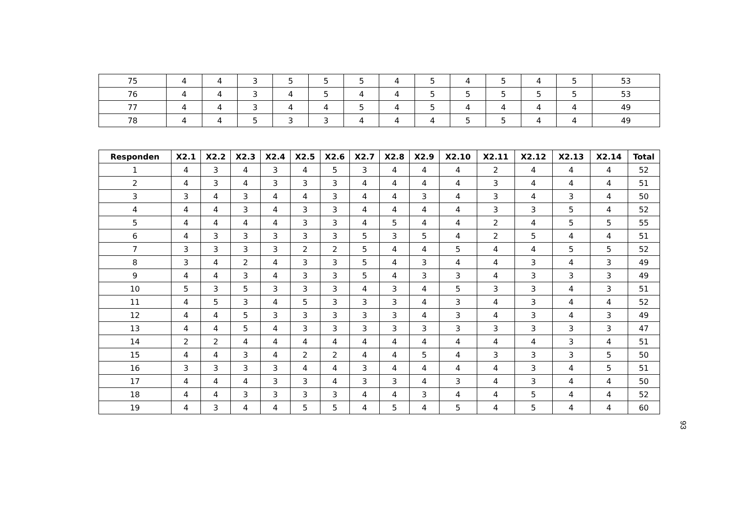| 75 | 4 | 4 | 3 | 5 | 5 | 5 | 4 | 5 | 4 | 5 | 4 | 5 | 53 |
| 76 | 4 | 4 | 3 | 4 | 5 | 4 | 4 | 5 | 5 | 5 | 5 | 5 | 53 |
| 77 | 4 | 4 | 3 | 4 | 4 | 5 | 4 | 5 | 4 | 4 | 4 | 4 | 49 |
| 78 | 4 | 4 | 5 | 3 | 3 | 4 | 4 | 4 | 5 | 5 | 4 | 4 | 49 |
| Responden | X2.1 | X2.2 | X2.3 | X2.4 | X2.5 | X2.6 | X2.7 | X2.8 | X2.9 | X2.10 | X2.11 | X2.12 | X2.13 | X2.14 | Total |
| --- | --- | --- | --- | --- | --- | --- | --- | --- | --- | --- | --- | --- | --- | --- | --- |
| 1 | 4 | 3 | 4 | 3 | 4 | 5 | 3 | 4 | 4 | 4 | 2 | 4 | 4 | 4 | 52 |
| 2 | 4 | 3 | 4 | 3 | 3 | 3 | 4 | 4 | 4 | 4 | 3 | 4 | 4 | 4 | 51 |
| 3 | 3 | 4 | 3 | 4 | 4 | 3 | 4 | 4 | 3 | 4 | 3 | 4 | 3 | 4 | 50 |
| 4 | 4 | 4 | 3 | 4 | 3 | 3 | 4 | 4 | 4 | 4 | 3 | 3 | 5 | 4 | 52 |
| 5 | 4 | 4 | 4 | 4 | 3 | 3 | 4 | 5 | 4 | 4 | 2 | 4 | 5 | 5 | 55 |
| 6 | 4 | 3 | 3 | 3 | 3 | 3 | 5 | 3 | 5 | 4 | 2 | 5 | 4 | 4 | 51 |
| 7 | 3 | 3 | 3 | 3 | 2 | 2 | 5 | 4 | 4 | 5 | 4 | 4 | 5 | 5 | 52 |
| 8 | 3 | 4 | 2 | 4 | 3 | 3 | 5 | 4 | 3 | 4 | 4 | 3 | 4 | 3 | 49 |
| 9 | 4 | 4 | 3 | 4 | 3 | 3 | 5 | 4 | 3 | 3 | 4 | 3 | 3 | 3 | 49 |
| 10 | 5 | 3 | 5 | 3 | 3 | 3 | 4 | 3 | 4 | 5 | 3 | 3 | 4 | 3 | 51 |
| 11 | 4 | 5 | 3 | 4 | 5 | 3 | 3 | 3 | 4 | 3 | 4 | 3 | 4 | 4 | 52 |
| 12 | 4 | 4 | 5 | 3 | 3 | 3 | 3 | 3 | 4 | 3 | 4 | 3 | 4 | 3 | 49 |
| 13 | 4 | 4 | 5 | 4 | 3 | 3 | 3 | 3 | 3 | 3 | 3 | 3 | 3 | 3 | 47 |
| 14 | 2 | 2 | 4 | 4 | 4 | 4 | 4 | 4 | 4 | 4 | 4 | 4 | 3 | 4 | 51 |
| 15 | 4 | 4 | 3 | 4 | 2 | 2 | 4 | 4 | 5 | 4 | 3 | 3 | 3 | 5 | 50 |
| 16 | 3 | 3 | 3 | 3 | 4 | 4 | 3 | 4 | 4 | 4 | 4 | 3 | 4 | 5 | 51 |
| 17 | 4 | 4 | 4 | 3 | 3 | 4 | 3 | 3 | 4 | 3 | 4 | 3 | 4 | 4 | 50 |
| 18 | 4 | 4 | 3 | 3 | 3 | 3 | 4 | 4 | 3 | 4 | 4 | 5 | 4 | 4 | 52 |
| 19 | 4 | 3 | 4 | 4 | 5 | 5 | 4 | 5 | 4 | 5 | 4 | 5 | 4 | 4 | 60 |
93